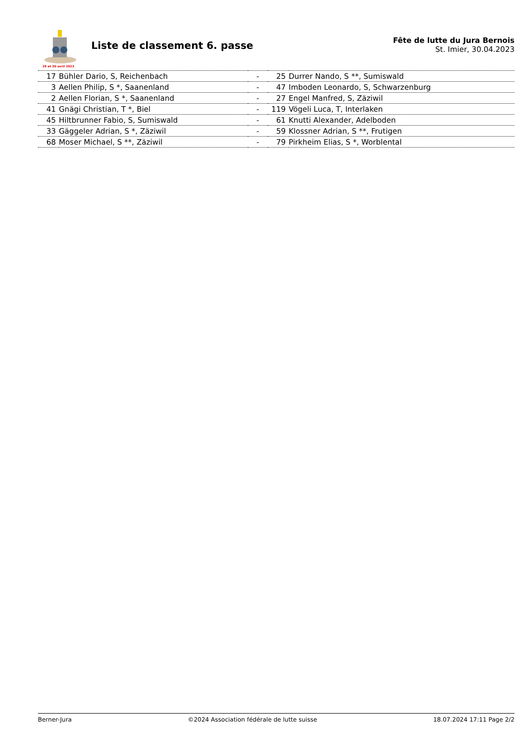29 et 30 avril 2023
Liste de classement 6. passe
Fête de lutte du Jura Bernois
St. Imier, 30.04.2023
| 17 | Bühler Dario, S, Reichenbach | - | 25 | Durrer Nando, S **, Sumiswald |
| 3 | Aellen Philip, S *, Saanenland | - | 47 | Imboden Leonardo, S, Schwarzenburg |
| 2 | Aellen Florian, S *, Saanenland | - | 27 | Engel Manfred, S, Zäziwil |
| 41 | Gnägi Christian, T *, Biel | - | 119 | Vögeli Luca, T, Interlaken |
| 45 | Hiltbrunner Fabio, S, Sumiswald | - | 61 | Knutti Alexander, Adelboden |
| 33 | Gäggeler Adrian, S *, Zäziwil | - | 59 | Klossner Adrian, S **, Frutigen |
| 68 | Moser Michael, S **, Zäziwil | - | 79 | Pirkheim Elias, S *, Worblental |
Berner-Jura ©2024 Association fédérale de lutte suisse 18.07.2024 17:11 Page 2/2